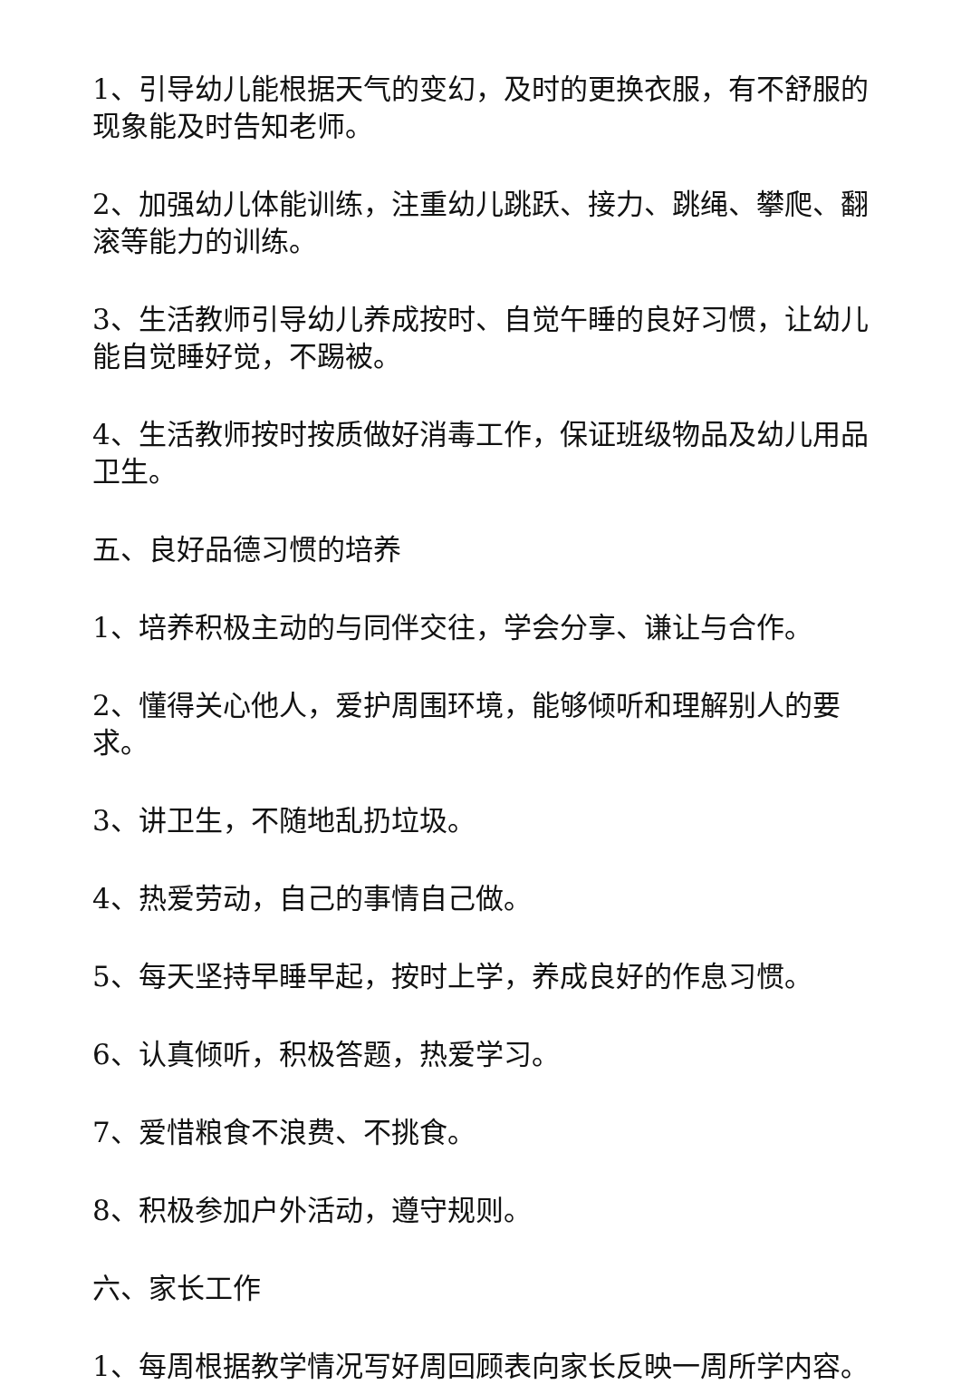1、引导幼儿能根据天气的变幻，及时的更换衣服，有不舒服的现象能及时告知老师。
2、加强幼儿体能训练，注重幼儿跳跃、接力、跳绳、攀爬、翻滚等能力的训练。
3、生活教师引导幼儿养成按时、自觉午睡的良好习惯，让幼儿能自觉睡好觉，不踢被。
4、生活教师按时按质做好消毒工作，保证班级物品及幼儿用品卫生。
五、良好品德习惯的培养
1、培养积极主动的与同伴交往，学会分享、谦让与合作。
2、懂得关心他人，爱护周围环境，能够倾听和理解别人的要求。
3、讲卫生，不随地乱扔垃圾。
4、热爱劳动，自己的事情自己做。
5、每天坚持早睡早起，按时上学，养成良好的作息习惯。
6、认真倾听，积极答题，热爱学习。
7、爱惜粮食不浪费、不挑食。
8、积极参加户外活动，遵守规则。
六、家长工作
1、每周根据教学情况写好周回顾表向家长反映一周所学内容。